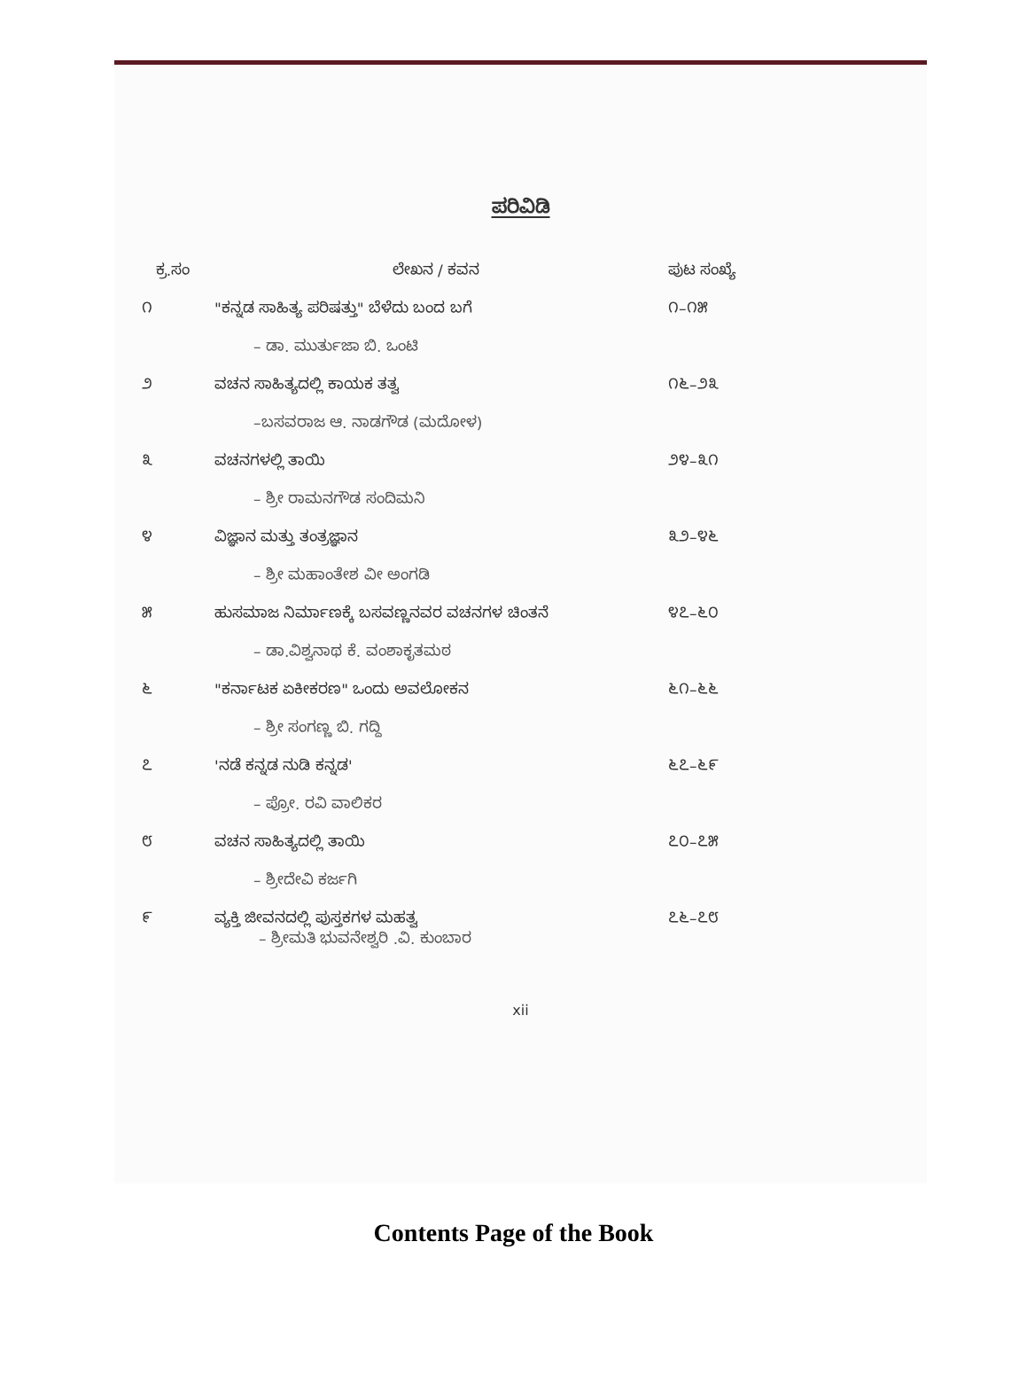ಪರಿವಿಡಿ
| ಕ್ರ.ಸಂ | ಲೇಖನ / ಕವನ | ಪುಟ ಸಂಖ್ಯೆ |
| --- | --- | --- |
| ೧ | "ಕನ್ನಡ ಸಾಹಿತ್ಯ ಪರಿಷತ್ತು" ಬೆಳೆದು ಬಂದ ಬಗೆ | ೧–೧೫ |
| | – ಡಾ. ಮುರ್ತುಜಾ ಬಿ. ಒಂಟಿ | |
| ೨ | ವಚನ ಸಾಹಿತ್ಯದಲ್ಲಿ ಕಾಯಕ ತತ್ವ | ೧೬–೨೩ |
| | –ಬಸವರಾಜ ಆ. ನಾಡಗೌಡ (ಮದೋಳ) | |
| ೩ | ವಚನಗಳಲ್ಲಿ ತಾಯಿ | ೨೪–೩೧ |
| | – ಶ್ರೀ ರಾಮನಗೌಡ ಸಂದಿಮನಿ | |
| ೪ | ವಿಜ್ಞಾನ ಮತ್ತು ತಂತ್ರಜ್ಞಾನ | ೩೨–೪೬ |
| | – ಶ್ರೀ ಮಹಾಂತೇಶ ವೀ ಅಂಗಡಿ | |
| ೫ | ಹುಸಮಾಜ ನಿರ್ಮಾಣಕ್ಕೆ ಬಸವಣ್ಣನವರ ವಚನಗಳ ಚಿಂತನೆ | ೪೭–೬೦ |
| | – ಡಾ.ವಿಶ್ವನಾಥ ಕೆ. ವಂಶಾಕೃತಮಠ | |
| ೬ | "ಕರ್ನಾಟಕ ಏಕೀಕರಣ" ಒಂದು ಅವಲೋಕನ | ೬೧–೬೬ |
| | – ಶ್ರೀ ಸಂಗಣ್ಣ ಬಿ. ಗದ್ದಿ | |
| ೭ | 'ನಡೆ ಕನ್ನಡ ನುಡಿ ಕನ್ನಡ' | ೬೭–೬೯ |
| | – ಪ್ರೋ. ರವಿ ವಾಲಿಕರ | |
| ೮ | ವಚನ ಸಾಹಿತ್ಯದಲ್ಲಿ ತಾಯಿ | ೭೦–೭೫ |
| | – ಶ್ರೀದೇವಿ ಕರ್ಜಗಿ | |
| ೯ | ವ್ಯಕ್ತಿ ಜೀವನದಲ್ಲಿ ಪುಸ್ತಕಗಳ ಮಹತ್ವ – ಶ್ರೀಮತಿ ಭುವನೇಶ್ವರಿ .ವಿ. ಕುಂಬಾರ | ೭೬–೭೮ |
xii
Contents Page of the Book